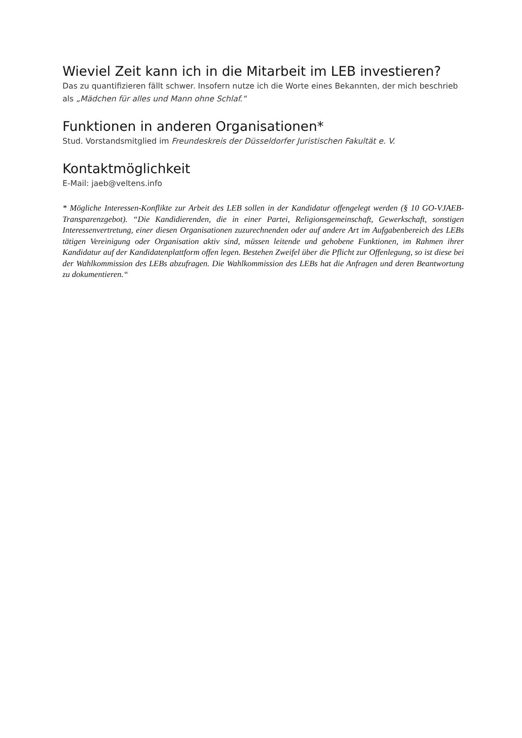Wieviel Zeit kann ich in die Mitarbeit im LEB investieren?
Das zu quantifizieren fällt schwer. Insofern nutze ich die Worte eines Bekannten, der mich beschrieb als „Mädchen für alles und Mann ohne Schlaf.“
Funktionen in anderen Organisationen*
Stud. Vorstandsmitglied im Freundeskreis der Düsseldorfer Juristischen Fakultät e. V.
Kontaktmöglichkeit
E-Mail: jaeb@veltens.info
* Mögliche Interessen-Konflikte zur Arbeit des LEB sollen in der Kandidatur offengelegt werden (§ 10 GO-VJAEB-Transparenzgebot). “Die Kandidierenden, die in einer Partei, Religionsgemeinschaft, Gewerkschaft, sonstigen Interessenvertretung, einer diesen Organisationen zuzurechnenden oder auf andere Art im Aufgabenbereich des LEBs tätigen Vereinigung oder Organisation aktiv sind, müssen leitende und gehobene Funktionen, im Rahmen ihrer Kandidatur auf der Kandidatenplattform offen legen. Bestehen Zweifel über die Pflicht zur Offenlegung, so ist diese bei der Wahlkommission des LEBs abzufragen. Die Wahlkommission des LEBs hat die Anfragen und deren Beantwortung zu dokumentieren.“